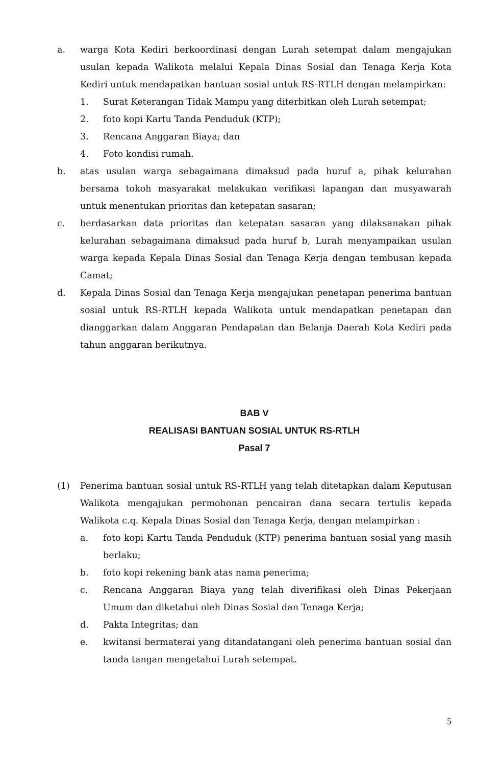a. warga Kota Kediri berkoordinasi dengan Lurah setempat dalam mengajukan usulan kepada Walikota melalui Kepala Dinas Sosial dan Tenaga Kerja Kota Kediri untuk mendapatkan bantuan sosial untuk RS-RTLH dengan melampirkan:
1. Surat Keterangan Tidak Mampu yang diterbitkan oleh Lurah setempat;
2. foto kopi Kartu Tanda Penduduk (KTP);
3. Rencana Anggaran Biaya; dan
4. Foto kondisi rumah.
b. atas usulan warga sebagaimana dimaksud pada huruf a, pihak kelurahan bersama tokoh masyarakat melakukan verifikasi lapangan dan musyawarah untuk menentukan prioritas dan ketepatan sasaran;
c. berdasarkan data prioritas dan ketepatan sasaran yang dilaksanakan pihak kelurahan sebagaimana dimaksud pada huruf b, Lurah menyampaikan usulan warga kepada Kepala Dinas Sosial dan Tenaga Kerja dengan tembusan kepada Camat;
d. Kepala Dinas Sosial dan Tenaga Kerja mengajukan penetapan penerima bantuan sosial untuk RS-RTLH kepada Walikota untuk mendapatkan penetapan dan dianggarkan dalam Anggaran Pendapatan dan Belanja Daerah Kota Kediri pada tahun anggaran berikutnya.
BAB V
REALISASI BANTUAN SOSIAL UNTUK RS-RTLH
Pasal 7
(1) Penerima bantuan sosial untuk RS-RTLH yang telah ditetapkan dalam Keputusan Walikota mengajukan permohonan pencairan dana secara tertulis kepada Walikota c.q. Kepala Dinas Sosial dan Tenaga Kerja, dengan melampirkan :
a. foto kopi Kartu Tanda Penduduk (KTP) penerima bantuan sosial yang masih berlaku;
b. foto kopi rekening bank atas nama penerima;
c. Rencana Anggaran Biaya yang telah diverifikasi oleh Dinas Pekerjaan Umum dan diketahui oleh Dinas Sosial dan Tenaga Kerja;
d. Pakta Integritas; dan
e. kwitansi bermaterai yang ditandatangani oleh penerima bantuan sosial dan tanda tangan mengetahui Lurah setempat.
5